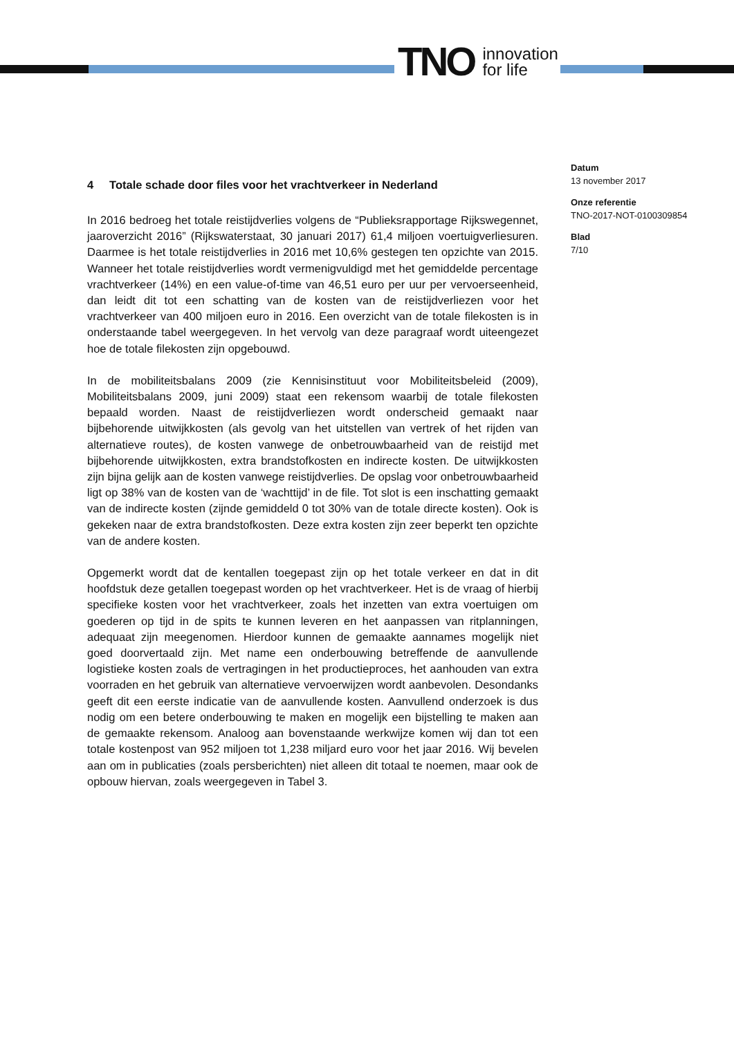TNO innovation
for life
Datum
13 november 2017
Onze referentie
TNO-2017-NOT-0100309854
Blad
7/10
4 Totale schade door files voor het vrachtverkeer in Nederland
In 2016 bedroeg het totale reistijdverlies volgens de “Publieksrapportage Rijkswegennet, jaaroverzicht 2016” (Rijkswaterstaat, 30 januari 2017) 61,4 miljoen voertuigverliesuren. Daarmee is het totale reistijdverlies in 2016 met 10,6% gestegen ten opzichte van 2015. Wanneer het totale reistijdverlies wordt vermenigvuldigd met het gemiddelde percentage vrachtverkeer (14%) en een value-of-time van 46,51 euro per uur per vervoerseenheid, dan leidt dit tot een schatting van de kosten van de reistijdverliezen voor het vrachtverkeer van 400 miljoen euro in 2016. Een overzicht van de totale filekosten is in onderstaande tabel weergegeven. In het vervolg van deze paragraaf wordt uiteengezet hoe de totale filekosten zijn opgebouwd.
In de mobiliteitsbalans 2009 (zie Kennisinstituut voor Mobiliteitsbeleid (2009), Mobiliteitsbalans 2009, juni 2009) staat een rekensom waarbij de totale filekosten bepaald worden. Naast de reistijdverliezen wordt onderscheid gemaakt naar bijbehorende uitwijkkosten (als gevolg van het uitstellen van vertrek of het rijden van alternatieve routes), de kosten vanwege de onbetrouwbaarheid van de reistijd met bijbehorende uitwijkkosten, extra brandstofkosten en indirecte kosten. De uitwijkkosten zijn bijna gelijk aan de kosten vanwege reistijdverlies. De opslag voor onbetrouwbaarheid ligt op 38% van de kosten van de ‘wachttijd’ in de file. Tot slot is een inschatting gemaakt van de indirecte kosten (zijnde gemiddeld 0 tot 30% van de totale directe kosten). Ook is gekeken naar de extra brandstofkosten. Deze extra kosten zijn zeer beperkt ten opzichte van de andere kosten.
Opgemerkt wordt dat de kentallen toegepast zijn op het totale verkeer en dat in dit hoofdstuk deze getallen toegepast worden op het vrachtverkeer. Het is de vraag of hierbij specifieke kosten voor het vrachtverkeer, zoals het inzetten van extra voertuigen om goederen op tijd in de spits te kunnen leveren en het aanpassen van ritplanningen, adequaat zijn meegenomen. Hierdoor kunnen de gemaakte aannames mogelijk niet goed doorvertaald zijn. Met name een onderbouwing betreffende de aanvullende logistieke kosten zoals de vertragingen in het productieproces, het aanhouden van extra voorraden en het gebruik van alternatieve vervoerwijzen wordt aanbevolen. Desondanks geeft dit een eerste indicatie van de aanvullende kosten. Aanvullend onderzoek is dus nodig om een betere onderbouwing te maken en mogelijk een bijstelling te maken aan de gemaakte rekensom. Analoog aan bovenstaande werkwijze komen wij dan tot een totale kostenpost van 952 miljoen tot 1,238 miljard euro voor het jaar 2016. Wij bevelen aan om in publicaties (zoals persberichten) niet alleen dit totaal te noemen, maar ook de opbouw hiervan, zoals weergegeven in Tabel 3.